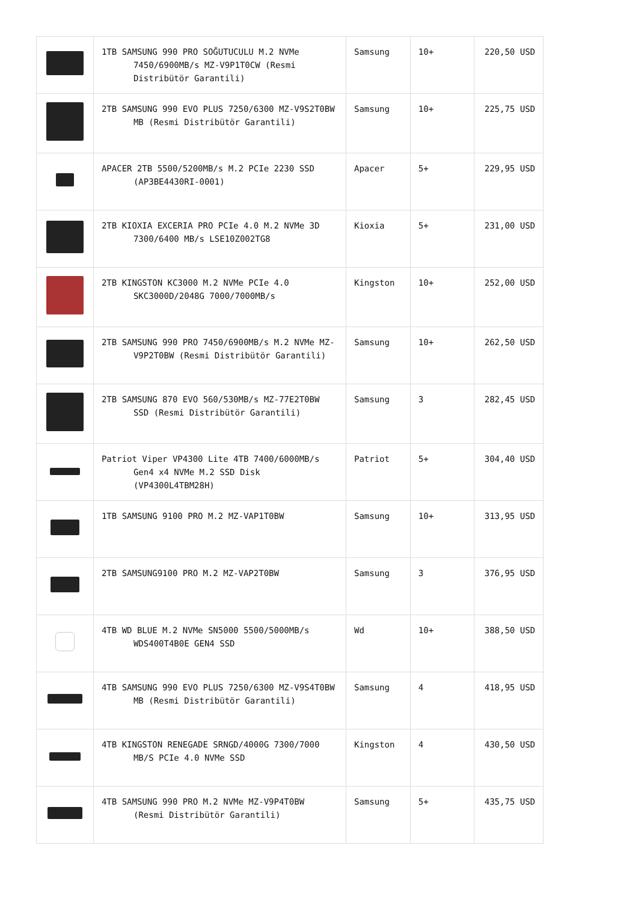| | 1TB SAMSUNG 990 PRO SOĞUTUCULU M.2 NVMe 7450/6900MB/s MZ-V9P1T0CW (Resmi Distribütör Garantili) | Samsung | 10+ | 220,50 USD |
| | 2TB SAMSUNG 990 EVO PLUS 7250/6300 MZ-V9S2T0BW MB (Resmi Distribütör Garantili) | Samsung | 10+ | 225,75 USD |
| | APACER 2TB 5500/5200MB/s M.2 PCIe 2230 SSD (AP3BE4430RI-0001) | Apacer | 5+ | 229,95 USD |
| | 2TB KIOXIA EXCERIA PRO PCIe 4.0 M.2 NVMe 3D 7300/6400 MB/s LSE10Z002TG8 | Kioxia | 5+ | 231,00 USD |
| | 2TB KINGSTON KC3000 M.2 NVMe PCIe 4.0 SKC3000D/2048G 7000/7000MB/s | Kingston | 10+ | 252,00 USD |
| | 2TB SAMSUNG 990 PRO 7450/6900MB/s M.2 NVMe MZ-V9P2T0BW (Resmi Distribütör Garantili) | Samsung | 10+ | 262,50 USD |
| | 2TB SAMSUNG 870 EVO 560/530MB/s MZ-77E2T0BW SSD (Resmi Distribütör Garantili) | Samsung | 3 | 282,45 USD |
| | Patriot Viper VP4300 Lite 4TB 7400/6000MB/s Gen4 x4 NVMe M.2 SSD Disk (VP4300L4TBM28H) | Patriot | 5+ | 304,40 USD |
| | 1TB SAMSUNG 9100 PRO M.2 MZ-VAP1T0BW | Samsung | 10+ | 313,95 USD |
| | 2TB SAMSUNG9100 PRO M.2 MZ-VAP2T0BW | Samsung | 3 | 376,95 USD |
| | 4TB WD BLUE M.2 NVMe SN5000 5500/5000MB/s WDS400T4B0E GEN4 SSD | Wd | 10+ | 388,50 USD |
| | 4TB SAMSUNG 990 EVO PLUS 7250/6300 MZ-V9S4T0BW MB (Resmi Distribütör Garantili) | Samsung | 4 | 418,95 USD |
| | 4TB KINGSTON RENEGADE SRNGD/4000G 7300/7000 MB/S PCIe 4.0 NVMe SSD | Kingston | 4 | 430,50 USD |
| | 4TB SAMSUNG 990 PRO M.2 NVMe MZ-V9P4T0BW (Resmi Distribütör Garantili) | Samsung | 5+ | 435,75 USD |